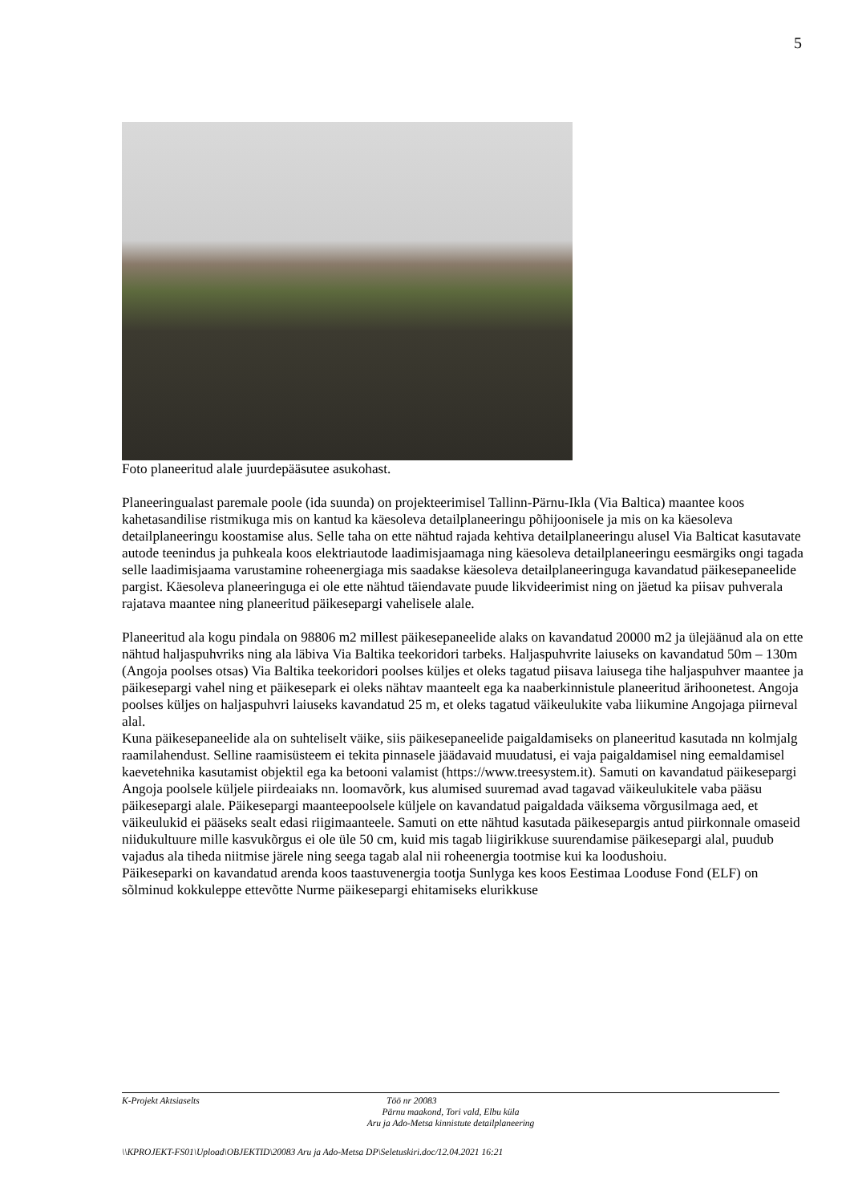5
Foto planeeritud alale juurdepääsutee asukohast.
Planeeringualast paremale poole (ida suunda) on projekteerimisel Tallinn-Pärnu-Ikla (Via Baltica) maantee koos kahetasandilise ristmikuga mis on kantud ka käesoleva detailplaneeringu põhijoonisele ja mis on ka käesoleva detailplaneeringu koostamise alus. Selle taha on ette nähtud rajada kehtiva detailplaneeringu alusel Via Balticat kasutavate autode teenindus ja puhkeala koos elektriautode laadimisjaamaga ning käesoleva detailplaneeringu eesmärgiks ongi tagada selle laadimisjaama varustamine roheenergiaga mis saadakse käesoleva detailplaneeringuga kavandatud päikesepaneelide pargist. Käesoleva planeeringuga ei ole ette nähtud täiendavate puude likvideerimist ning on jäetud ka piisav puhverala rajatava maantee ning planeeritud päikesepargi vahelisele alale.
Planeeritud ala kogu pindala on 98806 m2 millest päikesepaneelide alaks on kavandatud 20000 m2 ja ülejäänud ala on ette nähtud haljaspuhvriks ning ala läbiva Via Baltika teekoridori tarbeks. Haljaspuhvrite laiuseks on kavandatud 50m – 130m (Angoja poolses otsas) Via Baltika teekoridori poolses küljes et oleks tagatud piisava laiusega tihe haljaspuhver maantee ja päikesepargi vahel ning et päikesepark ei oleks nähtav maanteelt ega ka naaberkinnistule planeeritud ärihoonetest. Angoja poolses küljes on haljaspuhvri laiuseks kavandatud 25 m, et oleks tagatud väikeulukite vaba liikumine Angojaga piirneval alal.
Kuna päikesepaneelide ala on suhteliselt väike, siis päikesepaneelide paigaldamiseks on planeeritud kasutada nn kolmjalg raamilahendust. Selline raamisüsteem ei tekita pinnasele jäädavaid muudatusi, ei vaja paigaldamisel ning eemaldamisel kaevetehnika kasutamist objektil ega ka betooni valamist (https://www.treesystem.it). Samuti on kavandatud päikesepargi Angoja poolsele küljele piirdeaiaks nn. loomavõrk, kus alumised suuremad avad tagavad väikeulukitele vaba pääsu päikesepargi alale. Päikesepargi maanteepoolsele küljele on kavandatud paigaldada väiksema võrgusilmaga aed, et väikeulukid ei pääseks sealt edasi riigimaanteele. Samuti on ette nähtud kasutada päikesepargis antud piirkonnale omaseid niidukultuure mille kasvukõrgus ei ole üle 50 cm, kuid mis tagab liigirikkuse suurendamise päikesepargi alal, puudub vajadus ala tiheda niitmise järele ning seega tagab alal nii roheenergia tootmise kui ka loodushoiu.
Päikeseparki on kavandatud arenda koos taastuvenergia tootja Sunlyga kes koos Eestimaa Looduse Fond (ELF) on sõlminud kokkuleppe ettevõtte Nurme päikesepargi ehitamiseks elurikkuse
K-Projekt Aktsiaselts Töö nr 20083
Pärnu maakond, Tori vald, Elbu küla
Aru ja Ado-Metsa kinnistute detailplaneering
\\KPROJEKT-FS01\Upload\OBJEKTID\20083 Aru ja Ado-Metsa DP\Seletuskiri.doc/12.04.2021 16:21